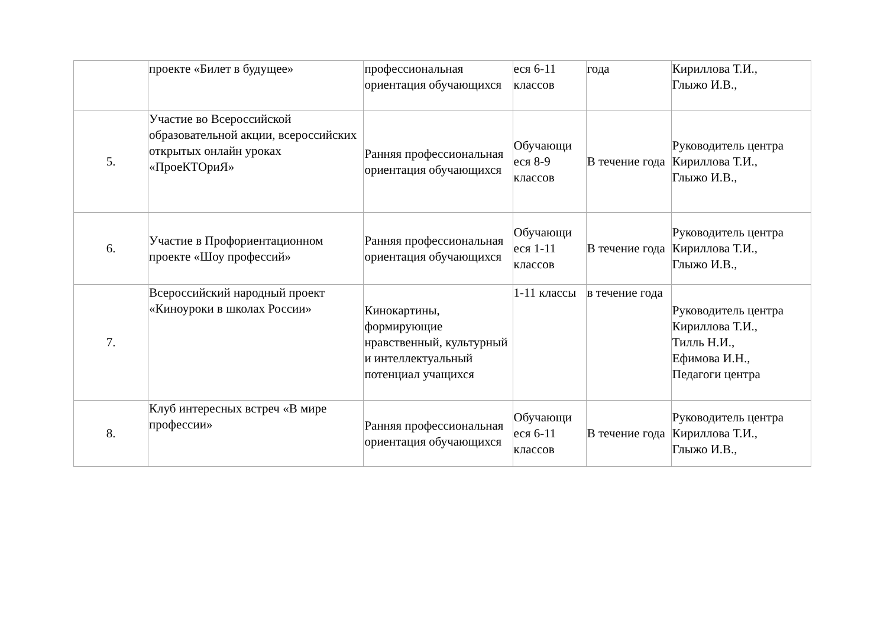| | проекте «Билет в будущее» | профессиональная ориентация обучающихся | еся 6-11 классов | года | Кириллова Т.И., Глыжо И.В., |
| 5. | Участие во Всероссийской образовательной акции, всероссийских открытых онлайн уроках «ПроеКТОриЯ» | Ранняя профессиональная ориентация обучающихся | Обучающи еся 8-9 классов | В течение года | Руководитель центра Кириллова Т.И., Глыжо И.В., |
| 6. | Участие в Профориентационном проекте «Шоу профессий» | Ранняя профессиональная ориентация обучающихся | Обучающи еся 1-11 классов | В течение года | Руководитель центра Кириллова Т.И., Глыжо И.В., |
| 7. | Всероссийский народный проект «Киноуроки в школах России» | Кинокартины, формирующие нравственный, культурный и интеллектуальный потенциал учащихся | 1-11 классы | в течение года | Руководитель центра Кириллова Т.И., Тилль Н.И., Ефимова И.Н., Педагоги центра |
| 8. | Клуб интересных встреч «В мире профессии» | Ранняя профессиональная ориентация обучающихся | Обучающи еся 6-11 классов | В течение года | Руководитель центра Кириллова Т.И., Глыжо И.В., |